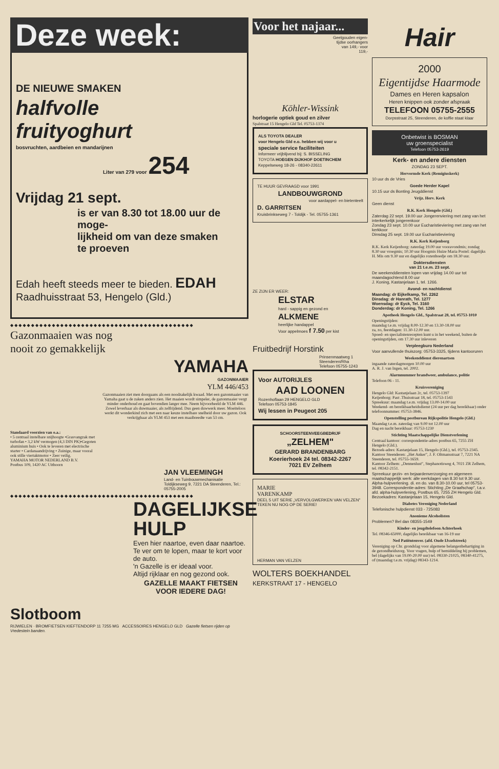Deze week:
DE NIEUWE SMAKEN
halfvolle
fruityoghurt
bosvruchten, aardbeien en mandarijnen
Liter van 279 voor 254
Vrijdag 21 sept.
is er van 8.30 tot 18.00 uur de moge-
lijkheid om van deze smaken
te proeven
Edah heeft steeds meer te bieden. EDAH
Raadhuisstraat 53, Hengelo (Gld.)
◆◆◆◆◆◆◆◆◆◆◆◆◆◆◆◆◆◆◆◆◆◆◆◆◆◆◆◆◆◆◆◆◆◆◆◆◆◆◆◆◆◆◆◆
Gazonmaaien was nog
nooit zo gemakkelijk
YAMAHA
GAZONMAAIER
YLM 446/453
Gazonmaaien ziet men doorgaans als een noodzakelijk kwaad. Met een gazonmaaier van Yamaha gaat u de zaken anders zien. Het maaien wordt simpeler, de gazonmaaier vergt minder onderhoud en gaat bovendien langer mee. Neem bijvoorbeeld de YLM 446. Zowel leverbaar als duwmaaier, als zelfrijdend. Dus geen duwwerk meer. Moeiteloos werkt dit wonderkind zich met een naar keuze instelbare snelheid door uw gazon. Ook verkrijgbaar als YLM 453 met een maaibreedte van 53 cm.
Standaard voorzien van o.a.:
• 5 centraal instelbare snijhoogte •Grasvangzak met turbofan • 3,2 kW vermogen (4,3 DIN PK)•Gegoten aluminium huis • Ook te leveren met electrische starter • Cardanaandrijving • Zuinige, maar vooral ook stille viertaktmotor • Zeer veilig.
YAMAHA MOTOR NEDERLAND B.V.
Postbus 109, 1420 AC Uithoorn
JAN VLEEMINGH
Land- en Tuinbouwmechanisatie
Toldijkseweg 9, 7221 DA Steenderen, Tel.: 05755-2005
◆◆◆◆◆◆◆◆◆◆◆◆◆◆◆◆◆◆◆◆◆◆◆◆◆◆◆◆◆◆◆◆◆◆◆◆◆◆◆◆◆◆◆◆
DAGELIJKSE
HULP
Even hier naartoe, even daar naartoe.
Te ver om te lopen, maar te kort voor de auto.
'n Gazelle is er ideaal voor.
Altijd rijklaar en nog gezond ook.
GAZELLE MAAKT FIETSEN
VOOR IEDERE DAG!
Slotboom
RIJWIELEN · BROMFIETSEN KIEFTENDORP 11 7255 MG ACCESSOIRES HENGELO GLD Gazelle fietsen rijden op Vredestein banden.
Voor het najaar...
Geelgouden eigen-
tijdse oorhangers
van 149,- voor
119,-
Köhler-Wissink
horlogerie optiek goud en zilver
Spalstraat 15 Hengelo Gld Tel. 05753-1374
ALS TOYOTA DEALER
voor Hengelo Gld e.o. hebben wij voor u
speciale service faciliteiten
Informeer vrijblijvend bij: S. BISSELING
TOYOTA HOEGEN DIJKHOF DOETINCHEM
Keppelseweg 18-26 - 08340-22611
TE HUUR GEVRAAGD voor 1991
LANDBOUWGROND
voor aardappel- en bietenteelt
D. GARRITSEN
Kruisbrinkseweg 7 - Toldijk - Tel. 05755-1361
ZE ZIJN ER WEER:
ELSTAR
hard - sappig en gezond en
ALKMENE
heerlijke handappel
Voor appelmoes f 7.50 per kist
Fruitbedrijf Horstink
Prinsenmaatweg 1
Steenderen/Rha
Telefoon 05755-1243
Voor AUTORIJLES
AAD LOONEN
Rozenhoflaan 29 HENGELO GLD
Telefoon 05753-1845
Wij lessen in Peugeot 205
SCHOORSTEENVEEGBEDRIJF
„ZELHEM"
GERARD BRANDENBARG
Koerierhoek 24 tel. 08342-2267
7021 EV Zelhem
MARIE
VARENKAMP
DEEL 5 UIT SERIE „VERVOLGWERKEN VAN VELZEN" TEKEN NU NOG OP DE SERIE!
HERMAN VAN VELZEN
WOLTERS BOEKHANDEL
KERKSTRAAT 17 - HENGELO
Hair
2000
Eigentijdse Haarmode
Dames en Heren kapsalon
Heren knippen ook zonder afspraak
TELEFOON 05755-2555
Dorpsstraat 25, Steenderen, de koffie staat klaar
Onbetwist is BOSMAN
uw groenspecialist
Telefoon 05753-2619
Kerk- en andere diensten
ZONDAG 23 SEPT.
Hervormde Kerk (Remigiuskerk)
10 uur ds de Vries
Goede Herder Kapel
10.15 uur ds Bonting Jeugddienst
Vrijz. Herv. Kerk
Geen dienst
R.K. Kerk Hengelo (Gld.)
Zaterdag 22 sept. 19.00 uur Jongerenviering met zang van het interkerkelijk jongerenkoor
Zondag 23 sept. 10.00 uur Eucharistieviering met zang van het kerkkoor
Dinsdag 25 sept. 19.00 uur Eucharistieviering
R.K. Kerk Keijenborg
R.K. Kerk Keijenborg: zaterdag 19.00 uur vooravondmis; zondag 8.30 uur vroegmis; 10.30 uur Hoogmis Huize Maria Postel: dagelijks H. Mis om 9.30 uur en dagelijks rozenhoedje om 18.30 uur.
Doktersdiensten
van 21 t.e.m. 23 sept.
De weekenddiensten lopen van vrijdag 14.00 uur tot maandagochtend 8.00 uur
J. Koning, Kastanjelaan 1, tel. 1266.
Avond- en nachtdienst
Maandag: dr Eijkelkamp, Tel. 2262
Dinsdag: dr Hanrath, Tel. 1277
Woensdag: dr Eyck, Tel. 3160
Donderdag: dr Koning, Tel. 1266
Apotheek Hengelo Gld., Spalstraat 28, tel. 05753-1010
Openingstijden:
maandag t.e.m. vrijdag 8.00-12.30 en 13.30-18.00 uur
za, zo, feestdagen: 11.30-12.00 uur.
Spoed- en specialistenrecepten kunt u in het weekend, buiten de openingstijden, om 17.30 uur inleveren
Verpleegburo Nederland
Voor aanvullende thuiszorg: 05753-3325, tijdens kantooruren
Weekenddienst dierenartsen
ingaande zaterdagmorgen 10.00 uur
A. R. J. van Ingen, tel. 2002.
Alarmnummer brandweer, ambulance, politie
Telefoon 06 - 11.
Kruisvereniging
Hengelo Gld: Kastanjelaan 2c, tel. 05753-1397
Keijenborg: Past .Thuisstraat 18, tel. 05753-1543
Spreekuur: maandag t.e.m. vrijdag 13.00-14.00 uur
Weekend- en bereikbaarheidsdienst (24 uur per dag bereikbaar) onder telefoonnummer: 05753-3846.
Openstelling postbureau Rijkspolitie Hengelo (Gld.)
Maandag t.e.m. zaterdag van 9.00 tot 12.00 uur
Dag en nacht bereikbaar: 05753-1230
Stichting Maatschappelijke Dienstverlening
Centraal kantoor: correspondentie-adres postbus 65, 7255 ZH Hengelo (Gld.).
Bezoek-adres: Kastanjelaan 15, Hengelo (Gld.), tel. 05753-2345.
Kantoor Steenderen: „Het Anker", J. F. Oltmansstraat 7, 7221 NA Steenderen, tel. 05755-1659.
Kantoor Zelhem: „Dennenlust", Stephanotisweg 4, 7021 ZR Zelhem, tel. 08342-2151.
Spreekuur gezin- en bejaardenverzorging en algemeen maatschappelijk werk: alle werkdagen van 8.30 tot 9.30 uur.
Alpha-hulpverlening. di. en do. van 8.30-10.00 uur, tel 05753-3948. Correspondentie-adres: Stichting „De Graafschap", t.a.v. afd. alpha-hulpverlening, Postbus 65, 7255 ZH Hengelo Gld. Bezoekadres: Kastanjelaan 15, Hengelo Gld.
Diabetes Vereniging Nederland
Telefonische hulpdienst 033 - 725083
Anonieme Alcoholisten
Problemen? Bel dan 08355-1549
Kinder- en jeugdtelefoon Achterhoek
Tel. 08346-65000, dagelijks bereikbaar van 16-19 uur
Ned Patiëntenver. (afd. Oude IJsselstreek)
Vereniging op Chr. grondslag voor algemene belangenbehartiging in de gezondheidszorg. Voor vragen, hulp of bemiddeling bij problemen, bel (dagelijks van 19.00-20.00 uur) tel. 08330-21025, 08340-41275, of (maandag t.e.m. vrijdag) 08343-1214.